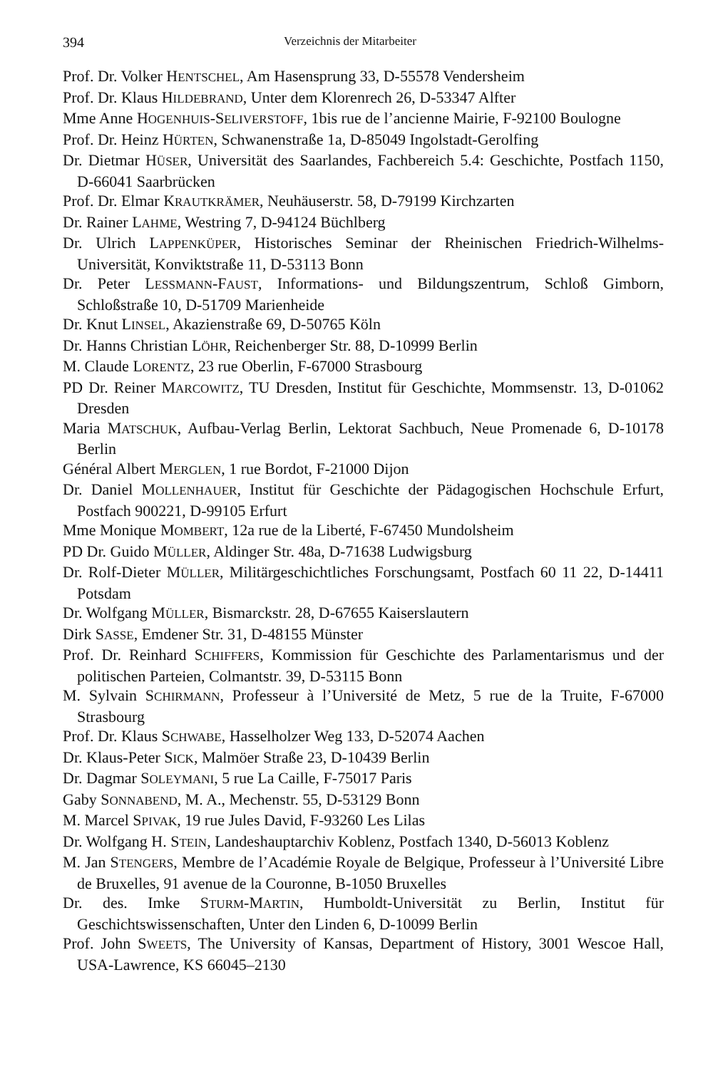394 Verzeichnis der Mitarbeiter
Prof. Dr. Volker HENTSCHEL, Am Hasensprung 33, D-55578 Vendersheim
Prof. Dr. Klaus HILDEBRAND, Unter dem Klorenrech 26, D-53347 Alfter
Mme Anne HOGENHUIS-SELIVERSTOFF, 1bis rue de l’ancienne Mairie, F-92100 Boulogne
Prof. Dr. Heinz HÜRTEN, Schwanenstraße 1a, D-85049 Ingolstadt-Gerolfing
Dr. Dietmar HÜSER, Universität des Saarlandes, Fachbereich 5.4: Geschichte, Postfach 1150, D-66041 Saarbrücken
Prof. Dr. Elmar KRAUTKRÄMER, Neuhäuserstr. 58, D-79199 Kirchzarten
Dr. Rainer LAHME, Westring 7, D-94124 Büchlberg
Dr. Ulrich LAPPENKÜPER, Historisches Seminar der Rheinischen Friedrich-Wilhelms-Universität, Konviktstraße 11, D-53113 Bonn
Dr. Peter LESSMANN-FAUST, Informations- und Bildungszentrum, Schloß Gimborn, Schloßstraße 10, D-51709 Marienheide
Dr. Knut LINSEL, Akazienstraße 69, D-50765 Köln
Dr. Hanns Christian LÖHR, Reichenberger Str. 88, D-10999 Berlin
M. Claude LORENTZ, 23 rue Oberlin, F-67000 Strasbourg
PD Dr. Reiner MARCOWITZ, TU Dresden, Institut für Geschichte, Mommsenstr. 13, D-01062 Dresden
Maria MATSCHUK, Aufbau-Verlag Berlin, Lektorat Sachbuch, Neue Promenade 6, D-10178 Berlin
Général Albert MERGLEN, 1 rue Bordot, F-21000 Dijon
Dr. Daniel MOLLENHAUER, Institut für Geschichte der Pädagogischen Hochschule Erfurt, Postfach 900221, D-99105 Erfurt
Mme Monique MOMBERT, 12a rue de la Liberté, F-67450 Mundolsheim
PD Dr. Guido MÜLLER, Aldinger Str. 48a, D-71638 Ludwigsburg
Dr. Rolf-Dieter MÜLLER, Militärgeschichtliches Forschungsamt, Postfach 60 11 22, D-14411 Potsdam
Dr. Wolfgang MÜLLER, Bismarckstr. 28, D-67655 Kaiserslautern
Dirk SASSE, Emdener Str. 31, D-48155 Münster
Prof. Dr. Reinhard SCHIFFERS, Kommission für Geschichte des Parlamentarismus und der politischen Parteien, Colmantstr. 39, D-53115 Bonn
M. Sylvain SCHIRMANN, Professeur à l’Université de Metz, 5 rue de la Truite, F-67000 Strasbourg
Prof. Dr. Klaus SCHWABE, Hasselholzer Weg 133, D-52074 Aachen
Dr. Klaus-Peter SICK, Malmöer Straße 23, D-10439 Berlin
Dr. Dagmar SOLEYMANI, 5 rue La Caille, F-75017 Paris
Gaby SONNABEND, M. A., Mechenstr. 55, D-53129 Bonn
M. Marcel SPIVAK, 19 rue Jules David, F-93260 Les Lilas
Dr. Wolfgang H. STEIN, Landeshauptarchiv Koblenz, Postfach 1340, D-56013 Koblenz
M. Jan STENGERS, Membre de l’Académie Royale de Belgique, Professeur à l’Université Libre de Bruxelles, 91 avenue de la Couronne, B-1050 Bruxelles
Dr. des. Imke STURM-MARTIN, Humboldt-Universität zu Berlin, Institut für Geschichtswissenschaften, Unter den Linden 6, D-10099 Berlin
Prof. John SWEETS, The University of Kansas, Department of History, 3001 Wescoe Hall, USA-Lawrence, KS 66045–2130